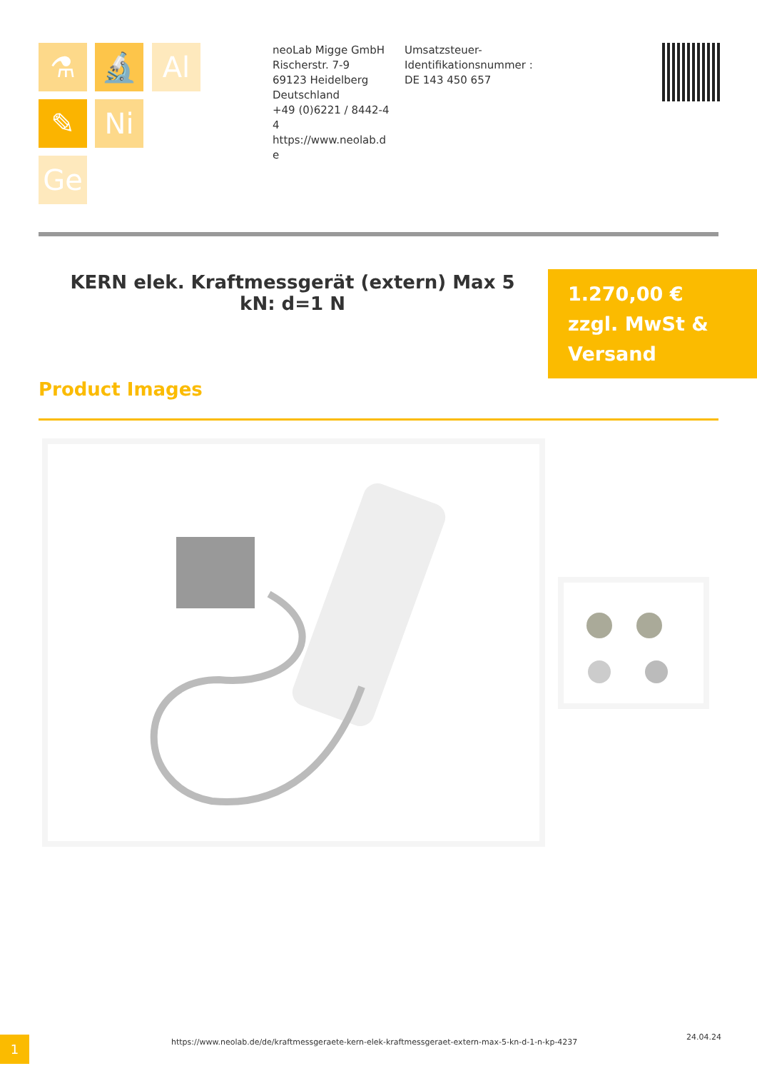⚗ 🔬 Al
✎ Ni
Ge
neoLab Migge GmbH
Rischerstr. 7-9
69123 Heidelberg
Deutschland
+49 (0)6221 / 8442-44
https://www.neolab.de
Umsatzsteuer-Identifikationsnummer :
DE 143 450 657
KERN elek. Kraftmessgerät (extern) Max 5 kN: d=1 N
1.270,00 €
zzgl. MwSt &
Versand
Product Images
1
https://www.neolab.de/de/kraftmessgeraete-kern-elek-kraftmessgeraet-extern-max-5-kn-d-1-n-kp-4237
24.04.24